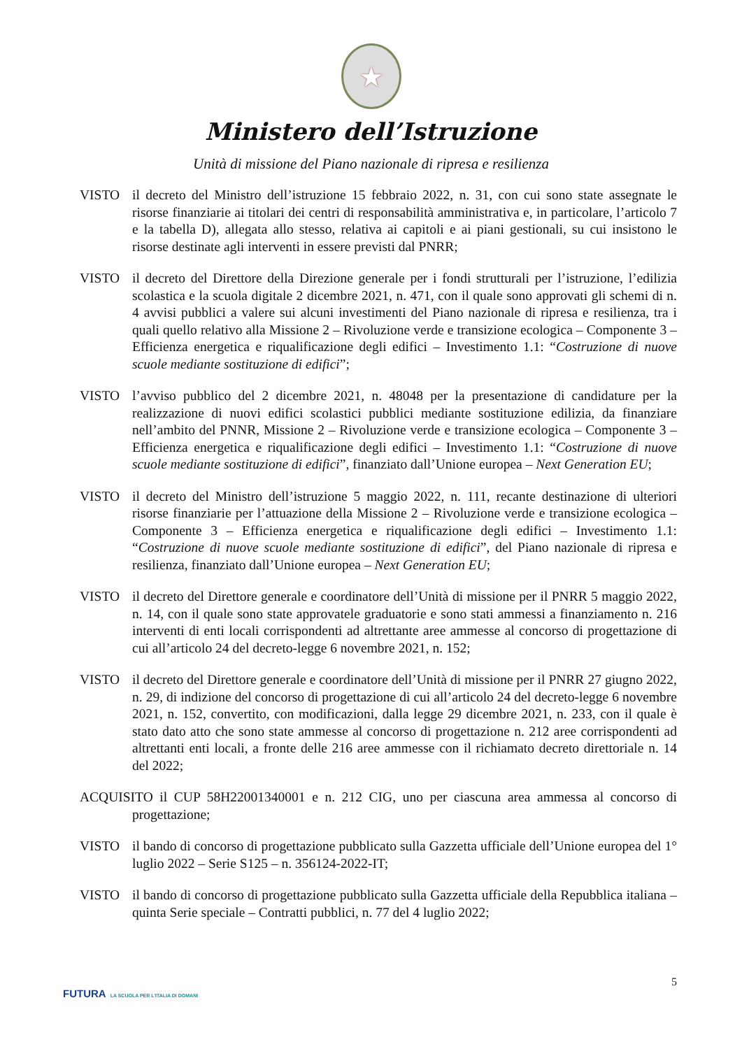★
Ministero dell’Istruzione
Unità di missione del Piano nazionale di ripresa e resilienza
VISTO il decreto del Ministro dell’istruzione 15 febbraio 2022, n. 31, con cui sono state assegnate le risorse finanziarie ai titolari dei centri di responsabilità amministrativa e, in particolare, l’articolo 7 e la tabella D), allegata allo stesso, relativa ai capitoli e ai piani gestionali, su cui insistono le risorse destinate agli interventi in essere previsti dal PNRR;
VISTO il decreto del Direttore della Direzione generale per i fondi strutturali per l’istruzione, l’edilizia scolastica e la scuola digitale 2 dicembre 2021, n. 471, con il quale sono approvati gli schemi di n. 4 avvisi pubblici a valere sui alcuni investimenti del Piano nazionale di ripresa e resilienza, tra i quali quello relativo alla Missione 2 – Rivoluzione verde e transizione ecologica – Componente 3 – Efficienza energetica e riqualificazione degli edifici – Investimento 1.1: “Costruzione di nuove scuole mediante sostituzione di edifici”;
VISTO l’avviso pubblico del 2 dicembre 2021, n. 48048 per la presentazione di candidature per la realizzazione di nuovi edifici scolastici pubblici mediante sostituzione edilizia, da finanziare nell’ambito del PNNR, Missione 2 – Rivoluzione verde e transizione ecologica – Componente 3 – Efficienza energetica e riqualificazione degli edifici – Investimento 1.1: “Costruzione di nuove scuole mediante sostituzione di edifici”, finanziato dall’Unione europea – Next Generation EU;
VISTO il decreto del Ministro dell’istruzione 5 maggio 2022, n. 111, recante destinazione di ulteriori risorse finanziarie per l’attuazione della Missione 2 – Rivoluzione verde e transizione ecologica – Componente 3 – Efficienza energetica e riqualificazione degli edifici – Investimento 1.1: “Costruzione di nuove scuole mediante sostituzione di edifici”, del Piano nazionale di ripresa e resilienza, finanziato dall’Unione europea – Next Generation EU;
VISTO il decreto del Direttore generale e coordinatore dell’Unità di missione per il PNRR 5 maggio 2022, n. 14, con il quale sono state approvatele graduatorie e sono stati ammessi a finanziamento n. 216 interventi di enti locali corrispondenti ad altrettante aree ammesse al concorso di progettazione di cui all’articolo 24 del decreto-legge 6 novembre 2021, n. 152;
VISTO il decreto del Direttore generale e coordinatore dell’Unità di missione per il PNRR 27 giugno 2022, n. 29, di indizione del concorso di progettazione di cui all’articolo 24 del decreto-legge 6 novembre 2021, n. 152, convertito, con modificazioni, dalla legge 29 dicembre 2021, n. 233, con il quale è stato dato atto che sono state ammesse al concorso di progettazione n. 212 aree corrispondenti ad altrettanti enti locali, a fronte delle 216 aree ammesse con il richiamato decreto direttoriale n. 14 del 2022;
ACQUISITO il CUP 58H22001340001 e n. 212 CIG, uno per ciascuna area ammessa al concorso di progettazione;
VISTO il bando di concorso di progettazione pubblicato sulla Gazzetta ufficiale dell’Unione europea del 1° luglio 2022 – Serie S125 – n. 356124-2022-IT;
VISTO il bando di concorso di progettazione pubblicato sulla Gazzetta ufficiale della Repubblica italiana – quinta Serie speciale – Contratti pubblici, n. 77 del 4 luglio 2022;
5
FUTURA LA SCUOLA PER L’ITALIA DI DOMANI